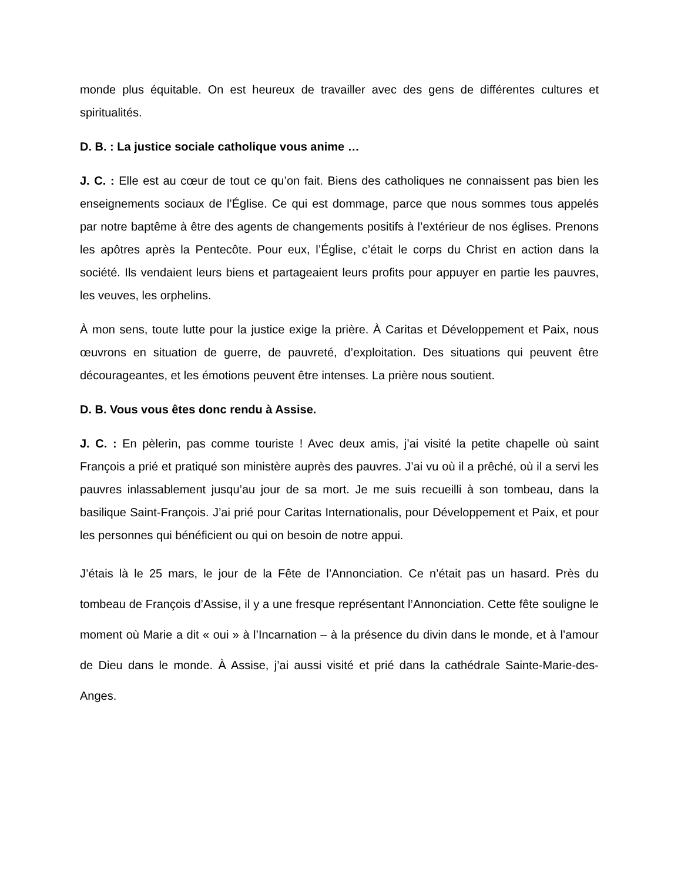monde plus équitable. On est heureux de travailler avec des gens de différentes cultures et spiritualités.
D. B. : La justice sociale catholique vous anime …
J. C. : Elle est au cœur de tout ce qu’on fait. Biens des catholiques ne connaissent pas bien les enseignements sociaux de l’Église. Ce qui est dommage, parce que nous sommes tous appelés par notre baptême à être des agents de changements positifs à l’extérieur de nos églises. Prenons les apôtres après la Pentecôte. Pour eux, l’Église, c’était le corps du Christ en action dans la société. Ils vendaient leurs biens et partageaient leurs profits pour appuyer en partie les pauvres, les veuves, les orphelins.
À mon sens, toute lutte pour la justice exige la prière. À Caritas et Développement et Paix, nous œuvrons en situation de guerre, de pauvreté, d’exploitation. Des situations qui peuvent être décourageantes, et les émotions peuvent être intenses. La prière nous soutient.
D. B. Vous vous êtes donc rendu à Assise.
J. C. : En pèlerin, pas comme touriste ! Avec deux amis, j’ai visité la petite chapelle où saint François a prié et pratiqué son ministère auprès des pauvres. J’ai vu où il a prêché, où il a servi les pauvres inlassablement jusqu’au jour de sa mort. Je me suis recueilli à son tombeau, dans la basilique Saint-François. J’ai prié pour Caritas Internationalis, pour Développement et Paix, et pour les personnes qui bénéficient ou qui on besoin de notre appui.
J’étais là le 25 mars, le jour de la Fête de l’Annonciation. Ce n’était pas un hasard. Près du tombeau de François d’Assise, il y a une fresque représentant l’Annonciation. Cette fête souligne le moment où Marie a dit « oui » à l’Incarnation – à la présence du divin dans le monde, et à l’amour de Dieu dans le monde. À Assise, j’ai aussi visité et prié dans la cathédrale Sainte-Marie-des-Anges.